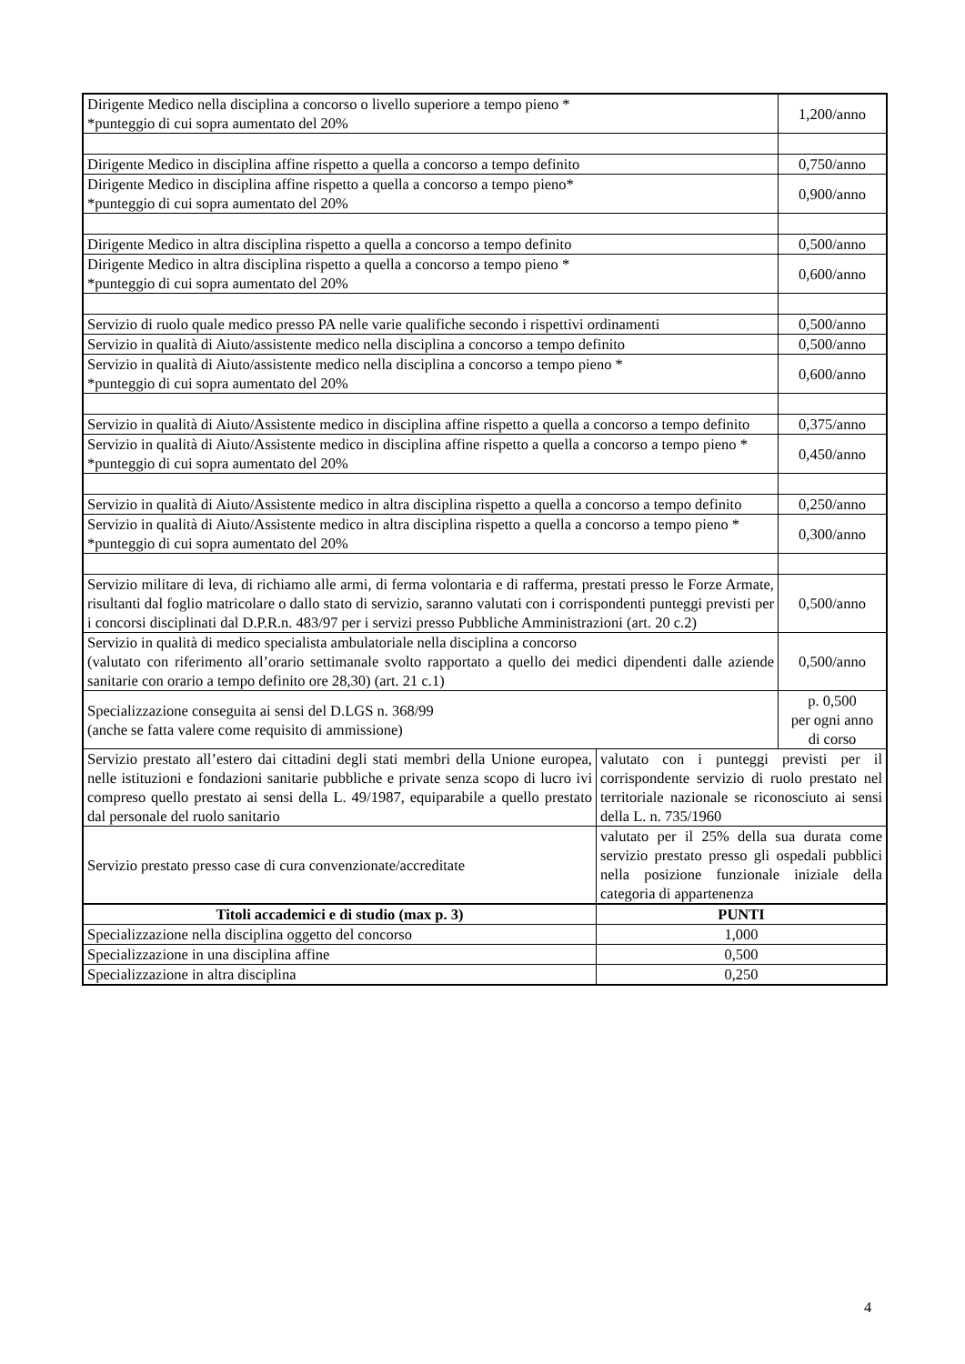| Dirigente Medico nella disciplina a concorso o livello superiore a tempo pieno * *punteggio di cui sopra aumentato del 20% | | 1,200/anno |
| Dirigente Medico in disciplina affine rispetto a quella a concorso a tempo definito | | 0,750/anno |
| Dirigente Medico in disciplina affine rispetto a quella a concorso a tempo pieno* *punteggio di cui sopra aumentato del 20% | | 0,900/anno |
| Dirigente Medico in altra disciplina rispetto a quella a concorso a tempo definito | | 0,500/anno |
| Dirigente Medico in altra disciplina rispetto a quella a concorso a tempo pieno * *punteggio di cui sopra aumentato del 20% | | 0,600/anno |
| Servizio di ruolo quale medico presso PA nelle varie qualifiche secondo i rispettivi ordinamenti | | 0,500/anno |
| Servizio in qualità di Aiuto/assistente medico nella disciplina a concorso a tempo definito | | 0,500/anno |
| Servizio in qualità di Aiuto/assistente medico nella disciplina a concorso a tempo pieno * *punteggio di cui sopra aumentato del 20% | | 0,600/anno |
| Servizio in qualità di Aiuto/Assistente medico in disciplina affine rispetto a quella a concorso a tempo definito | | 0,375/anno |
| Servizio in qualità di Aiuto/Assistente medico in disciplina affine rispetto a quella a concorso a tempo pieno * *punteggio di cui sopra aumentato del 20% | | 0,450/anno |
| Servizio in qualità di Aiuto/Assistente medico in altra disciplina rispetto a quella a concorso a tempo definito | | 0,250/anno |
| Servizio in qualità di Aiuto/Assistente medico in altra disciplina rispetto a quella a concorso a tempo pieno * *punteggio di cui sopra aumentato del 20% | | 0,300/anno |
| Servizio militare di leva, di richiamo alle armi, di ferma volontaria e di rafferma, prestati presso le Forze Armate, risultanti dal foglio matricolare o dallo stato di servizio, saranno valutati con i corrispondenti punteggi previsti per i concorsi disciplinati dal D.P.R.n. 483/97 per i servizi presso Pubbliche Amministrazioni (art. 20 c.2) | | 0,500/anno |
| Servizio in qualità di medico specialista ambulatoriale nella disciplina a concorso (valutato con riferimento all’orario settimanale svolto rapportato a quello dei medici dipendenti dalle aziende sanitarie con orario a tempo definito ore 28,30) (art. 21 c.1) | | 0,500/anno |
| Specializzazione conseguita ai sensi del D.LGS n. 368/99 (anche se fatta valere come requisito di ammissione) | | p. 0,500 per ogni anno di corso |
| Servizio prestato all’estero dai cittadini degli stati membri della Unione europea, nelle istituzioni e fondazioni sanitarie pubbliche e private senza scopo di lucro ivi compreso quello prestato ai sensi della L. 49/1987, equiparabile a quello prestato dal personale del ruolo sanitario | valutato con i punteggi previsti per il corrispondente servizio di ruolo prestato nel territoriale nazionale se riconosciuto ai sensi della L. n. 735/1960 | |
| Servizio prestato presso case di cura convenzionate/accreditate | valutato per il 25% della sua durata come servizio prestato presso gli ospedali pubblici nella posizione funzionale iniziale della categoria di appartenenza | |
| Titoli accademici e di studio (max p. 3) | PUNTI | |
| Specializzazione nella disciplina oggetto del concorso | 1,000 | |
| Specializzazione in una disciplina affine | 0,500 | |
| Specializzazione in altra disciplina | 0,250 | |
4